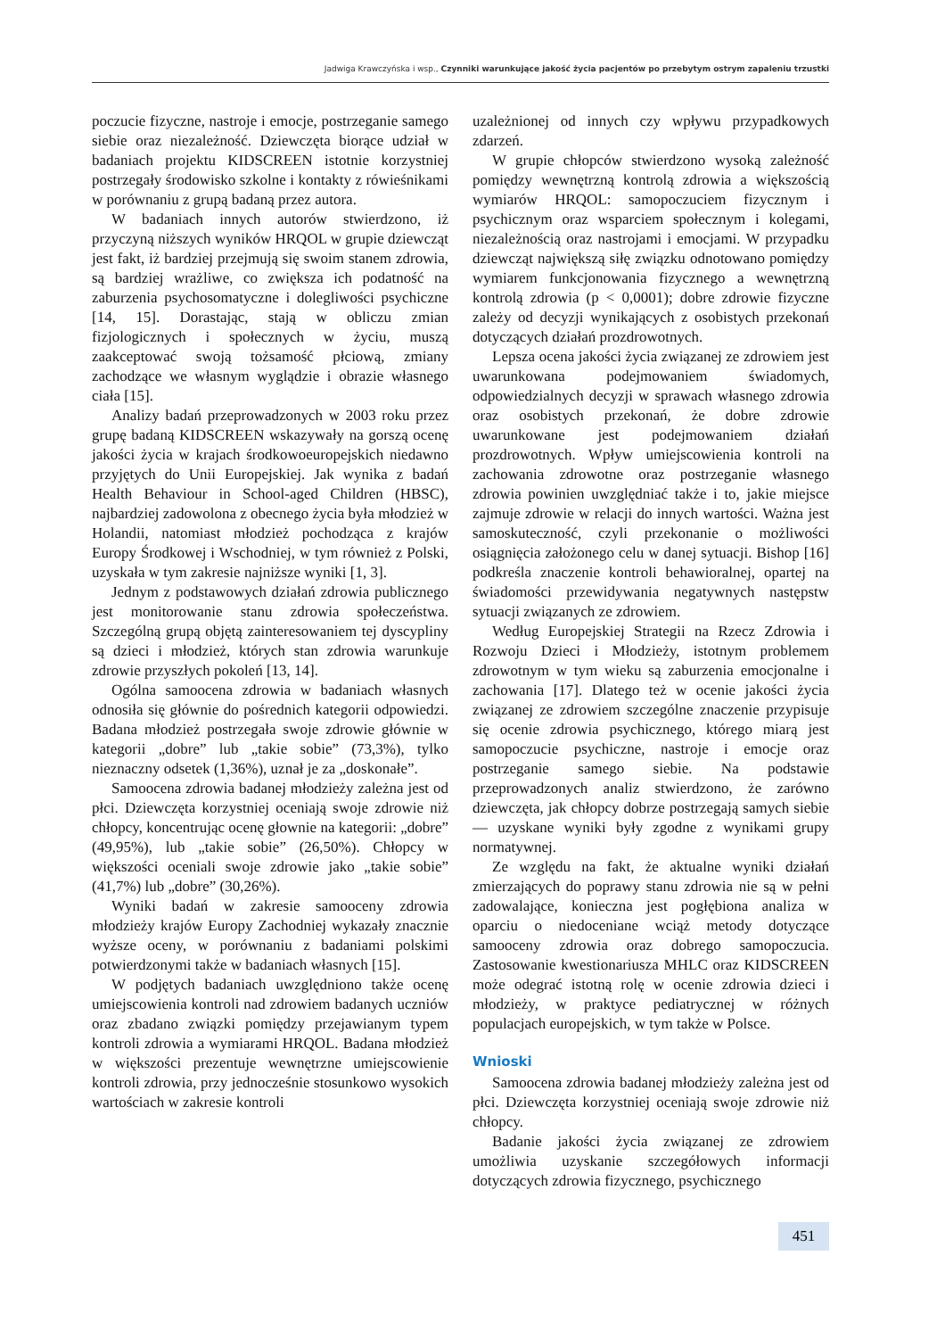Jadwiga Krawczyńska i wsp., Czynniki warunkujące jakość życia pacjentów po przebytym ostrym zapaleniu trzustki
poczucie fizyczne, nastroje i emocje, postrzeganie samego siebie oraz niezależność. Dziewczęta biorące udział w badaniach projektu KIDSCREEN istotnie korzystniej postrzegały środowisko szkolne i kontakty z rówieśnikami w porównaniu z grupą badaną przez autora.
W badaniach innych autorów stwierdzono, iż przyczyną niższych wyników HRQOL w grupie dziewcząt jest fakt, iż bardziej przejmują się swoim stanem zdrowia, są bardziej wrażliwe, co zwiększa ich podatność na zaburzenia psychosomatyczne i dolegliwości psychiczne [14, 15]. Dorastając, stają w obliczu zmian fizjologicznych i społecznych w życiu, muszą zaakceptować swoją tożsamość płciową, zmiany zachodzące we własnym wyglądzie i obrazie własnego ciała [15].
Analizy badań przeprowadzonych w 2003 roku przez grupę badaną KIDSCREEN wskazywały na gorszą ocenę jakości życia w krajach środkowoeuropejskich niedawno przyjętych do Unii Europejskiej. Jak wynika z badań Health Behaviour in School-aged Children (HBSC), najbardziej zadowolona z obecnego życia była młodzież w Holandii, natomiast młodzież pochodząca z krajów Europy Środkowej i Wschodniej, w tym również z Polski, uzyskała w tym zakresie najniższe wyniki [1, 3].
Jednym z podstawowych działań zdrowia publicznego jest monitorowanie stanu zdrowia społeczeństwa. Szczególną grupą objętą zainteresowaniem tej dyscypliny są dzieci i młodzież, których stan zdrowia warunkuje zdrowie przyszłych pokoleń [13, 14].
Ogólna samoocena zdrowia w badaniach własnych odnosiła się głównie do pośrednich kategorii odpowiedzi. Badana młodzież postrzegała swoje zdrowie głównie w kategorii „dobre” lub „takie sobie” (73,3%), tylko nieznaczny odsetek (1,36%), uznał je za „doskonałe”.
Samoocena zdrowia badanej młodzieży zależna jest od płci. Dziewczęta korzystniej oceniają swoje zdrowie niż chłopcy, koncentrując ocenę głownie na kategorii: „dobre” (49,95%), lub „takie sobie” (26,50%). Chłopcy w większości oceniali swoje zdrowie jako „takie sobie” (41,7%) lub „dobre” (30,26%).
Wyniki badań w zakresie samooceny zdrowia młodzieży krajów Europy Zachodniej wykazały znacznie wyższe oceny, w porównaniu z badaniami polskimi potwierdzonymi także w badaniach własnych [15].
W podjętych badaniach uwzględniono także ocenę umiejscowienia kontroli nad zdrowiem badanych uczniów oraz zbadano związki pomiędzy przejawianym typem kontroli zdrowia a wymiarami HRQOL. Badana młodzież w większości prezentuje wewnętrzne umiejscowienie kontroli zdrowia, przy jednocześnie stosunkowo wysokich wartościach w zakresie kontroli
uzależnionej od innych czy wpływu przypadkowych zdarzeń.
W grupie chłopców stwierdzono wysoką zależność pomiędzy wewnętrzną kontrolą zdrowia a większością wymiarów HRQOL: samopoczuciem fizycznym i psychicznym oraz wsparciem społecznym i kolegami, niezależnością oraz nastrojami i emocjami. W przypadku dziewcząt największą siłę związku odnotowano pomiędzy wymiarem funkcjonowania fizycznego a wewnętrzną kontrolą zdrowia (p < 0,0001); dobre zdrowie fizyczne zależy od decyzji wynikających z osobistych przekonań dotyczących działań prozdrowotnych.
Lepsza ocena jakości życia związanej ze zdrowiem jest uwarunkowana podejmowaniem świadomych, odpowiedzialnych decyzji w sprawach własnego zdrowia oraz osobistych przekonań, że dobre zdrowie uwarunkowane jest podejmowaniem działań prozdrowotnych. Wpływ umiejscowienia kontroli na zachowania zdrowotne oraz postrzeganie własnego zdrowia powinien uwzględniać także i to, jakie miejsce zajmuje zdrowie w relacji do innych wartości. Ważna jest samoskuteczność, czyli przekonanie o możliwości osiągnięcia założonego celu w danej sytuacji. Bishop [16] podkreśla znaczenie kontroli behawioralnej, opartej na świadomości przewidywania negatywnych następstw sytuacji związanych ze zdrowiem.
Według Europejskiej Strategii na Rzecz Zdrowia i Rozwoju Dzieci i Młodzieży, istotnym problemem zdrowotnym w tym wieku są zaburzenia emocjonalne i zachowania [17]. Dlatego też w ocenie jakości życia związanej ze zdrowiem szczególne znaczenie przypisuje się ocenie zdrowia psychicznego, którego miarą jest samopoczucie psychiczne, nastroje i emocje oraz postrzeganie samego siebie. Na podstawie przeprowadzonych analiz stwierdzono, że zarówno dziewczęta, jak chłopcy dobrze postrzegają samych siebie — uzyskane wyniki były zgodne z wynikami grupy normatywnej.
Ze względu na fakt, że aktualne wyniki działań zmierzających do poprawy stanu zdrowia nie są w pełni zadowalające, konieczna jest pogłębiona analiza w oparciu o niedoceniane wciąż metody dotyczące samooceny zdrowia oraz dobrego samopoczucia. Zastosowanie kwestionariusza MHLC oraz KIDSCREEN może odegrać istotną rolę w ocenie zdrowia dzieci i młodzieży, w praktyce pediatrycznej w różnych populacjach europejskich, w tym także w Polsce.
Wnioski
Samoocena zdrowia badanej młodzieży zależna jest od płci. Dziewczęta korzystniej oceniają swoje zdrowie niż chłopcy.
Badanie jakości życia związanej ze zdrowiem umożliwia uzyskanie szczegółowych informacji dotyczących zdrowia fizycznego, psychicznego
451